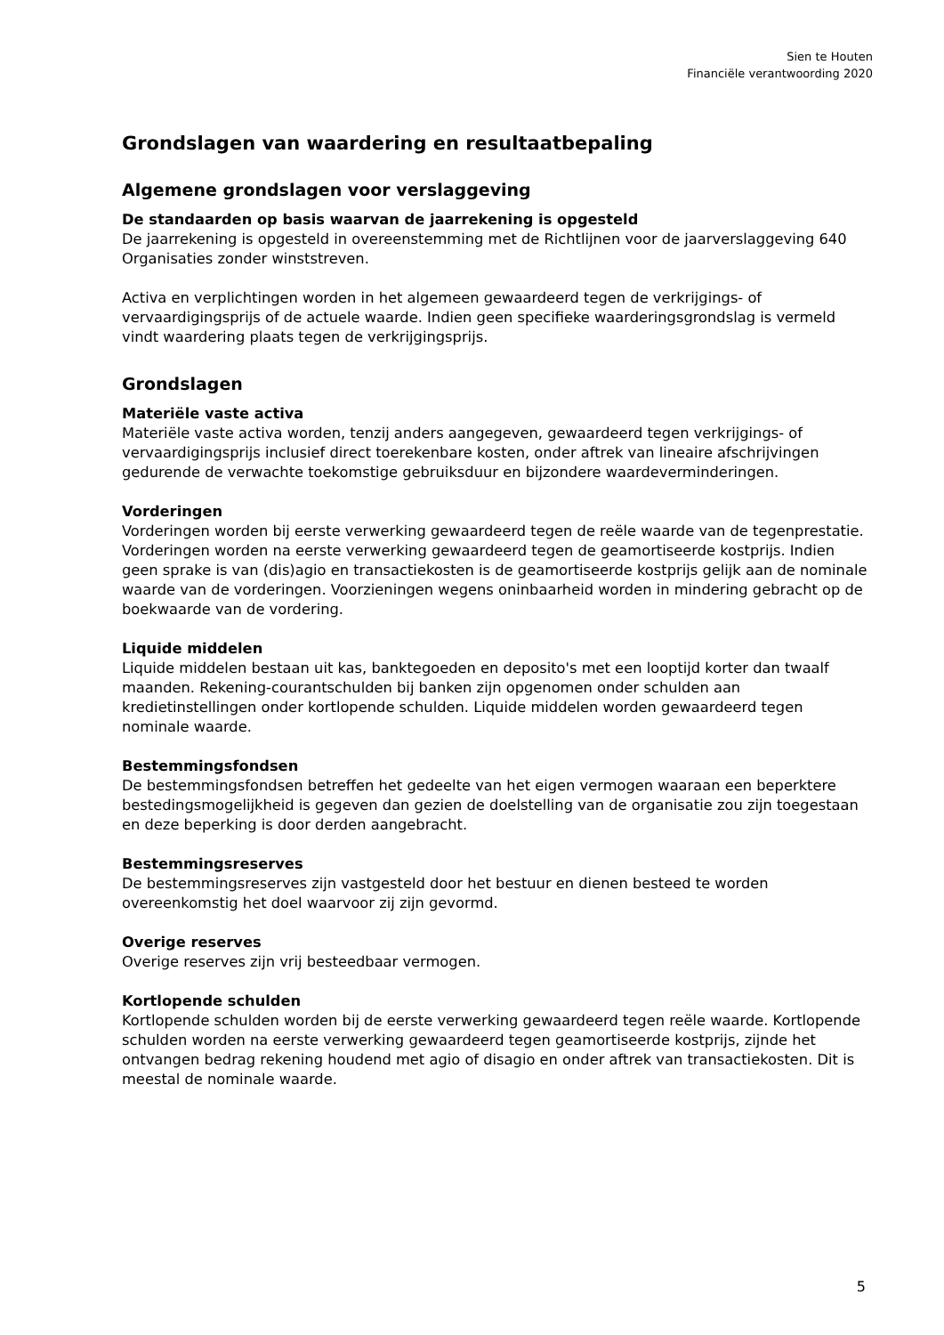Sien te Houten
Financiële verantwoording 2020
Grondslagen van waardering en resultaatbepaling
Algemene grondslagen voor verslaggeving
De standaarden op basis waarvan de jaarrekening is opgesteld
De jaarrekening is opgesteld in overeenstemming met de Richtlijnen voor de jaarverslaggeving 640 Organisaties zonder winststreven.
Activa en verplichtingen worden in het algemeen gewaardeerd tegen de verkrijgings- of vervaardigingsprijs of de actuele waarde. Indien geen specifieke waarderingsgrondslag is vermeld vindt waardering plaats tegen de verkrijgingsprijs.
Grondslagen
Materiële vaste activa
Materiële vaste activa worden, tenzij anders aangegeven, gewaardeerd tegen verkrijgings- of vervaardigingsprijs inclusief direct toerekenbare kosten, onder aftrek van lineaire afschrijvingen gedurende de verwachte toekomstige gebruiksduur en bijzondere waardeverminderingen.
Vorderingen
Vorderingen worden bij eerste verwerking gewaardeerd tegen de reële waarde van de tegenprestatie. Vorderingen worden na eerste verwerking gewaardeerd tegen de geamortiseerde kostprijs. Indien geen sprake is van (dis)agio en transactiekosten is de geamortiseerde kostprijs gelijk aan de nominale waarde van de vorderingen. Voorzieningen wegens oninbaarheid worden in mindering gebracht op de boekwaarde van de vordering.
Liquide middelen
Liquide middelen bestaan uit kas, banktegoeden en deposito's met een looptijd korter dan twaalf maanden. Rekening-courantschulden bij banken zijn opgenomen onder schulden aan kredietinstellingen onder kortlopende schulden. Liquide middelen worden gewaardeerd tegen nominale waarde.
Bestemmingsfondsen
De bestemmingsfondsen betreffen het gedeelte van het eigen vermogen waaraan een beperktere bestedingsmogelijkheid is gegeven dan gezien de doelstelling van de organisatie zou zijn toegestaan en deze beperking is door derden aangebracht.
Bestemmingsreserves
De bestemmingsreserves zijn vastgesteld door het bestuur en dienen besteed te worden overeenkomstig het doel waarvoor zij zijn gevormd.
Overige reserves
Overige reserves zijn vrij besteedbaar vermogen.
Kortlopende schulden
Kortlopende schulden worden bij de eerste verwerking gewaardeerd tegen reële waarde. Kortlopende schulden worden na eerste verwerking gewaardeerd tegen geamortiseerde kostprijs, zijnde het ontvangen bedrag rekening houdend met agio of disagio en onder aftrek van transactiekosten. Dit is meestal de nominale waarde.
5